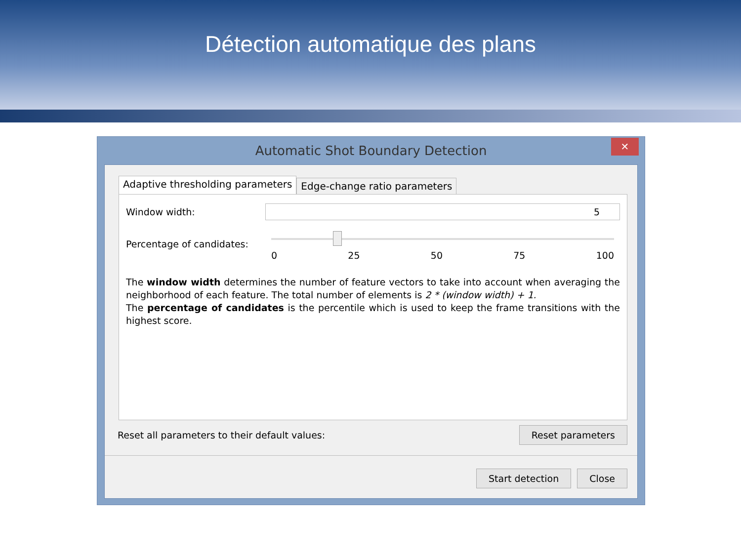Détection automatique des plans
Automatic Shot Boundary Detection
✕
Adaptive thresholding parameters Edge-change ratio parameters
Window width:
5
Percentage of candidates:
0 25 50 75 100
The window width determines the number of feature vectors to take into account when averaging the neighborhood of each feature. The total number of elements is 2 * (window width) + 1.
The percentage of candidates is the percentile which is used to keep the frame transitions with the highest score.
Reset all parameters to their default values: Reset parameters
Start detection Close